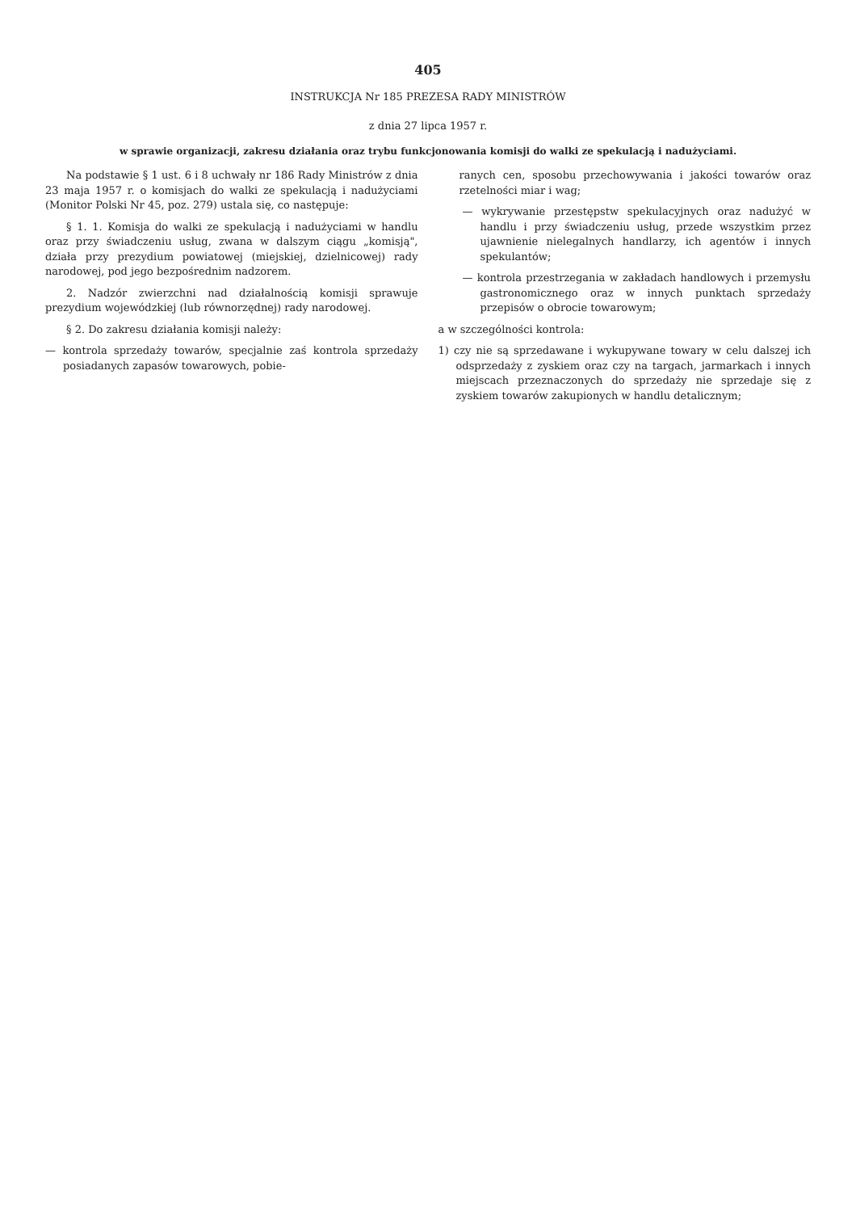405
INSTRUKCJA Nr 185 PREZESA RADY MINISTRÓW
z dnia 27 lipca 1957 r.
w sprawie organizacji, zakresu działania oraz trybu funkcjonowania komisji do walki ze spekulacją i nadużyciami.
Na podstawie § 1 ust. 6 i 8 uchwały nr 186 Rady Ministrów z dnia 23 maja 1957 r. o komisjach do walki ze spekulacją i nadużyciami (Monitor Polski Nr 45, poz. 279) ustala się, co następuje:
§ 1. 1. Komisja do walki ze spekulacją i nadużyciami w handlu oraz przy świadczeniu usług, zwana w dalszym ciągu „komisją", działa przy prezydium powiatowej (miejskiej, dzielnicowej) rady narodowej, pod jego bezpośrednim nadzorem.
2. Nadzór zwierzchni nad działalnością komisji sprawuje prezydium wojewódzkiej (lub równorzędnej) rady narodowej.
§ 2. Do zakresu działania komisji należy:
— kontrola sprzedaży towarów, specjalnie zaś kontrola sprzedaży posiadanych zapasów towarowych, pobie-
ranych cen, sposobu przechowywania i jakości towarów oraz rzetelności miar i wag;
— wykrywanie przestępstw spekulacyjnych oraz nadużyć w handlu i przy świadczeniu usług, przede wszystkim przez ujawnienie nielegalnych handlarzy, ich agentów i innych spekulantów;
— kontrola przestrzegania w zakładach handlowych i przemysłu gastronomicznego oraz w innych punktach sprzedaży przepisów o obrocie towarowym;
a w szczególności kontrola:
1) czy nie są sprzedawane i wykupywane towary w celu dalszej ich odsprzedaży z zyskiem oraz czy na targach, jarmarkach i innych miejscach przeznaczonych do sprzedaży nie sprzedaje się z zyskiem towarów zakupionych w handlu detalicznym;